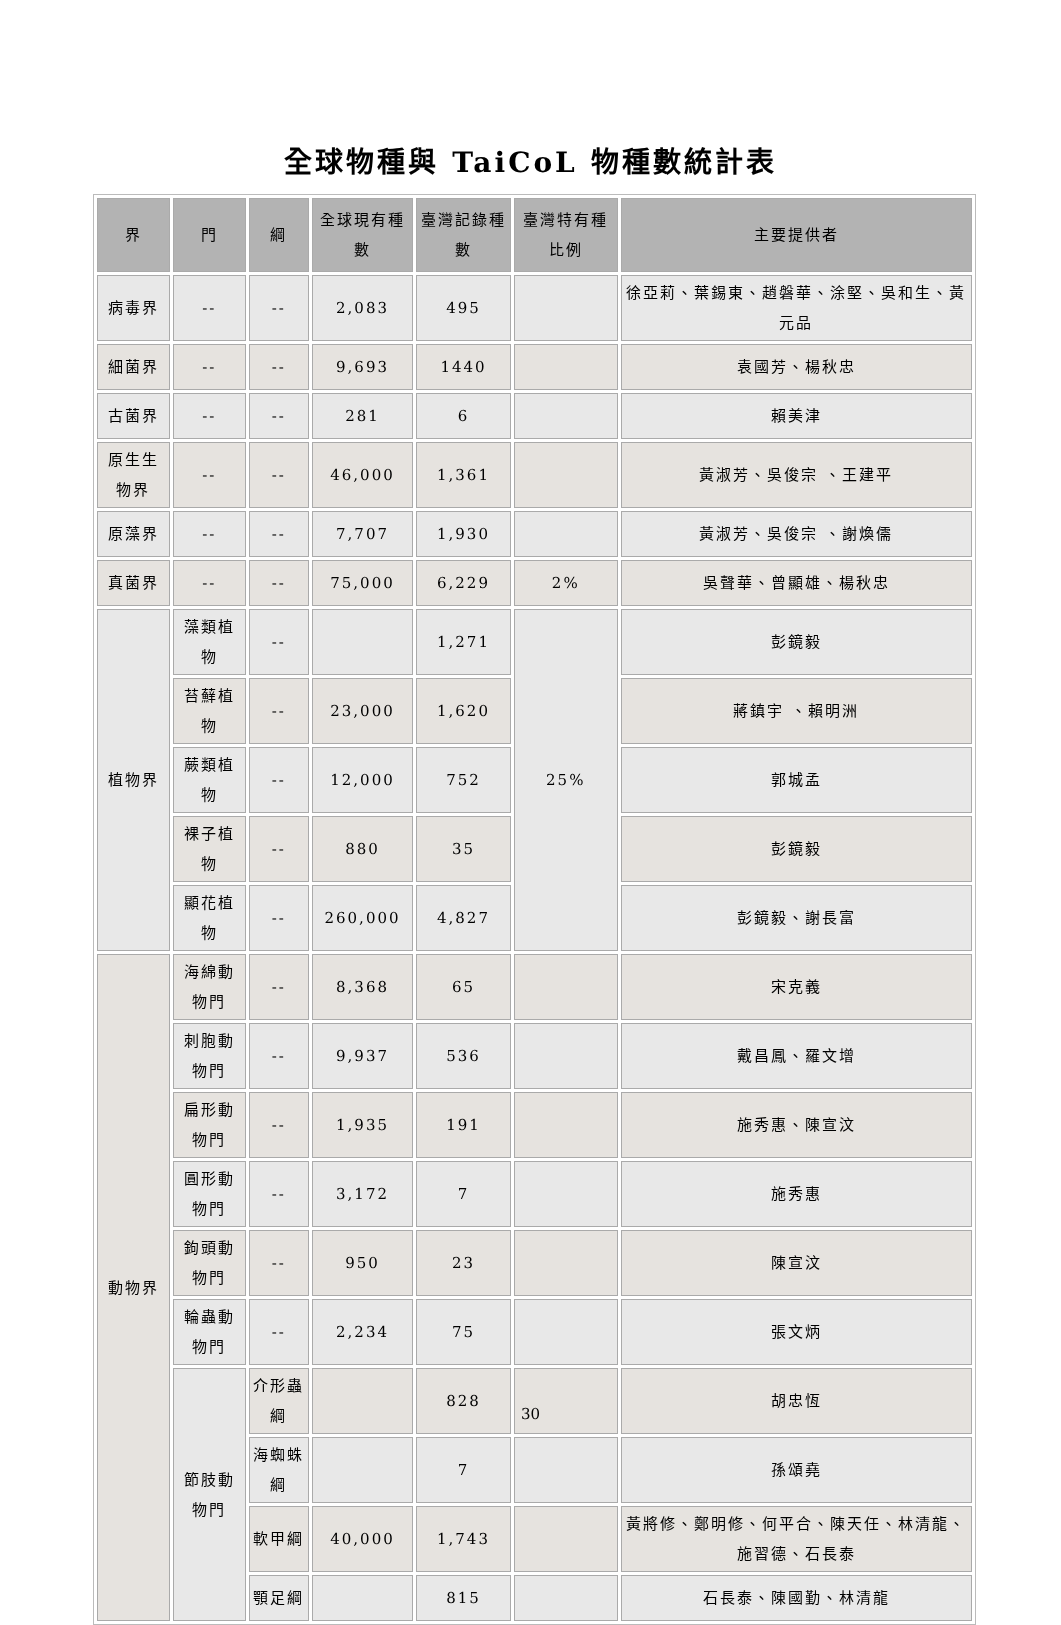全球物種與 TaiCoL 物種數統計表
| 界 | 門 | 綱 | 全球現有種數 | 臺灣記錄種數 | 臺灣特有種比例 | 主要提供者 |
| --- | --- | --- | --- | --- | --- | --- |
| 病毒界 | -- | -- | 2,083 | 495 | | 徐亞莉、葉錫東、趙磐華、涂堅、吳和生、黃元品 |
| 細菌界 | -- | -- | 9,693 | 1440 | | 袁國芳、楊秋忠 |
| 古菌界 | -- | -- | 281 | 6 | | 賴美津 |
| 原生生物界 | -- | -- | 46,000 | 1,361 | | 黃淑芳、吳俊宗 、王建平 |
| 原藻界 | -- | -- | 7,707 | 1,930 | | 黃淑芳、吳俊宗 、謝煥儒 |
| 真菌界 | -- | -- | 75,000 | 6,229 | 2% | 吳聲華、曾顯雄、楊秋忠 |
| 植物界 | 藻類植物 | -- | | 1,271 | 25% | 彭鏡毅 |
| | 苔蘚植物 | -- | 23,000 | 1,620 | | 蔣鎮宇 、賴明洲 |
| | 蕨類植物 | -- | 12,000 | 752 | | 郭城孟 |
| | 裸子植物 | -- | 880 | 35 | | 彭鏡毅 |
| | 顯花植物 | -- | 260,000 | 4,827 | | 彭鏡毅、謝長富 |
| 動物界 | 海綿動物門 | -- | 8,368 | 65 | | 宋克義 |
| | 刺胞動物門 | -- | 9,937 | 536 | | 戴昌鳳、羅文增 |
| | 扁形動物門 | -- | 1,935 | 191 | | 施秀惠、陳宣汶 |
| | 圓形動物門 | -- | 3,172 | 7 | | 施秀惠 |
| | 鉤頭動物門 | -- | 950 | 23 | | 陳宣汶 |
| | 輪蟲動物門 | -- | 2,234 | 75 | | 張文炳 |
| | 節肢動物門 | 介形蟲綱 | | 828 | | 胡忠恆 |
| | | 海蜘蛛綱 | | 7 | | 孫頌堯 |
| | | 軟甲綱 | 40,000 | 1,743 | | 黃將修、鄭明修、何平合、陳天任、林清龍、施習德、石長泰 |
| | | 顎足綱 | | 815 | | 石長泰、陳國勤、林清龍 |
30